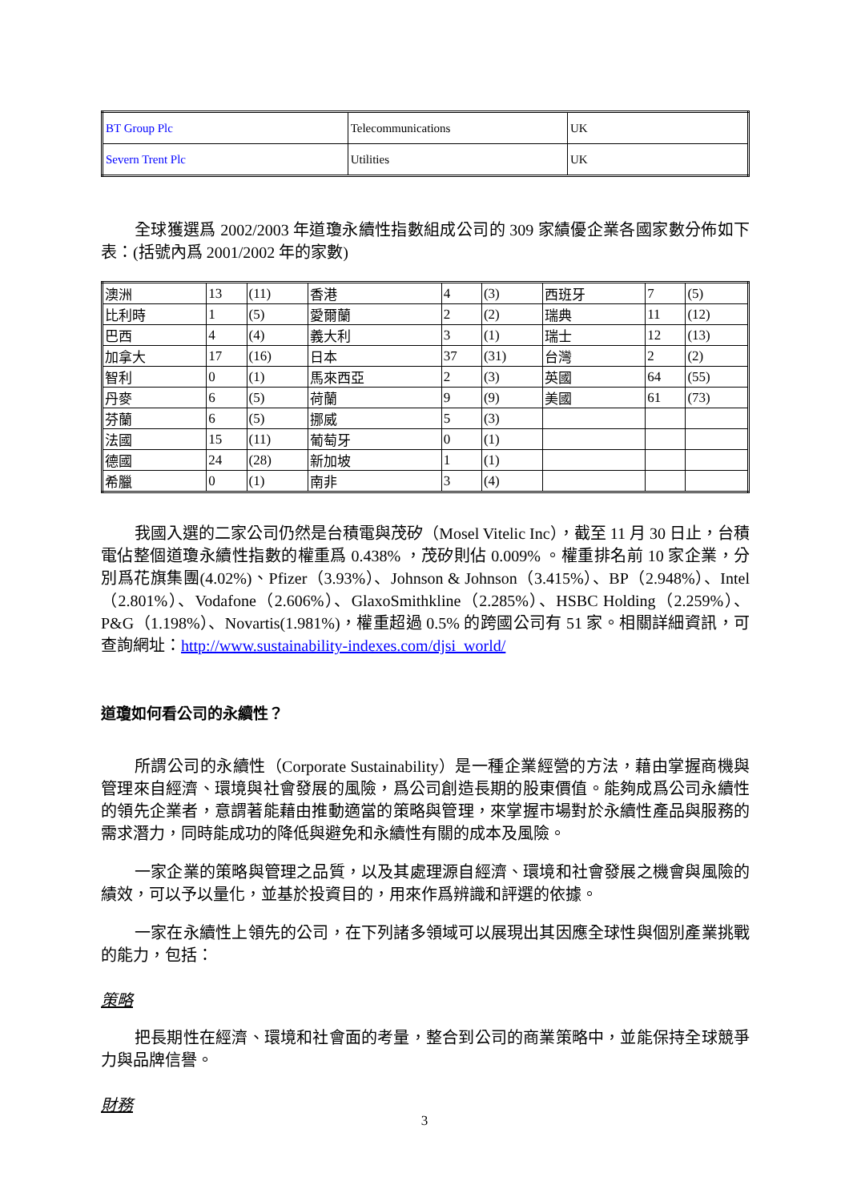| BT Group Plc | Telecommunications | UK |
| Severn Trent Plc | Utilities | UK |
全球獲選爲 2002/2003 年道瓊永續性指數組成公司的 309 家績優企業各國家數分佈如下表：(括號內爲 2001/2002 年的家數)
| 澳洲 | 13 | (11) | 香港 | 4 | (3) | 西班牙 | 7 | (5) |
| 比利時 | 1 | (5) | 愛爾蘭 | 2 | (2) | 瑞典 | 11 | (12) |
| 巴西 | 4 | (4) | 義大利 | 3 | (1) | 瑞士 | 12 | (13) |
| 加拿大 | 17 | (16) | 日本 | 37 | (31) | 台灣 | 2 | (2) |
| 智利 | 0 | (1) | 馬來西亞 | 2 | (3) | 英國 | 64 | (55) |
| 丹麥 | 6 | (5) | 荷蘭 | 9 | (9) | 美國 | 61 | (73) |
| 芬蘭 | 6 | (5) | 挪威 | 5 | (3) | | | |
| 法國 | 15 | (11) | 葡萄牙 | 0 | (1) | | | |
| 德國 | 24 | (28) | 新加坡 | 1 | (1) | | | |
| 希臘 | 0 | (1) | 南非 | 3 | (4) | | | |
我國入選的二家公司仍然是台積電與茂矽（Mosel Vitelic Inc），截至 11 月 30 日止，台積電佔整個道瓊永續性指數的權重爲 0.438% ，茂矽則佔 0.009% 。權重排名前 10 家企業，分別爲花旗集團(4.02%)、Pfizer（3.93%）、Johnson & Johnson（3.415%）、BP（2.948%）、Intel（2.801%）、Vodafone（2.606%）、GlaxoSmithkline（2.285%）、HSBC Holding（2.259%）、P&G（1.198%）、Novartis(1.981%)，權重超過 0.5% 的跨國公司有 51 家。相關詳細資訊，可查詢網址：http://www.sustainability-indexes.com/djsi_world/
道瓊如何看公司的永續性？
所謂公司的永續性（Corporate Sustainability）是一種企業經營的方法，藉由掌握商機與管理來自經濟、環境與社會發展的風險，爲公司創造長期的股東價值。能夠成爲公司永續性的領先企業者，意謂著能藉由推動適當的策略與管理，來掌握市場對於永續性產品與服務的需求潛力，同時能成功的降低與避免和永續性有關的成本及風險。
一家企業的策略與管理之品質，以及其處理源自經濟、環境和社會發展之機會與風險的績效，可以予以量化，並基於投資目的，用來作爲辨識和評選的依據。
一家在永續性上領先的公司，在下列諸多領域可以展現出其因應全球性與個別產業挑戰的能力，包括：
策略
把長期性在經濟、環境和社會面的考量，整合到公司的商業策略中，並能保持全球競爭力與品牌信譽。
財務
3